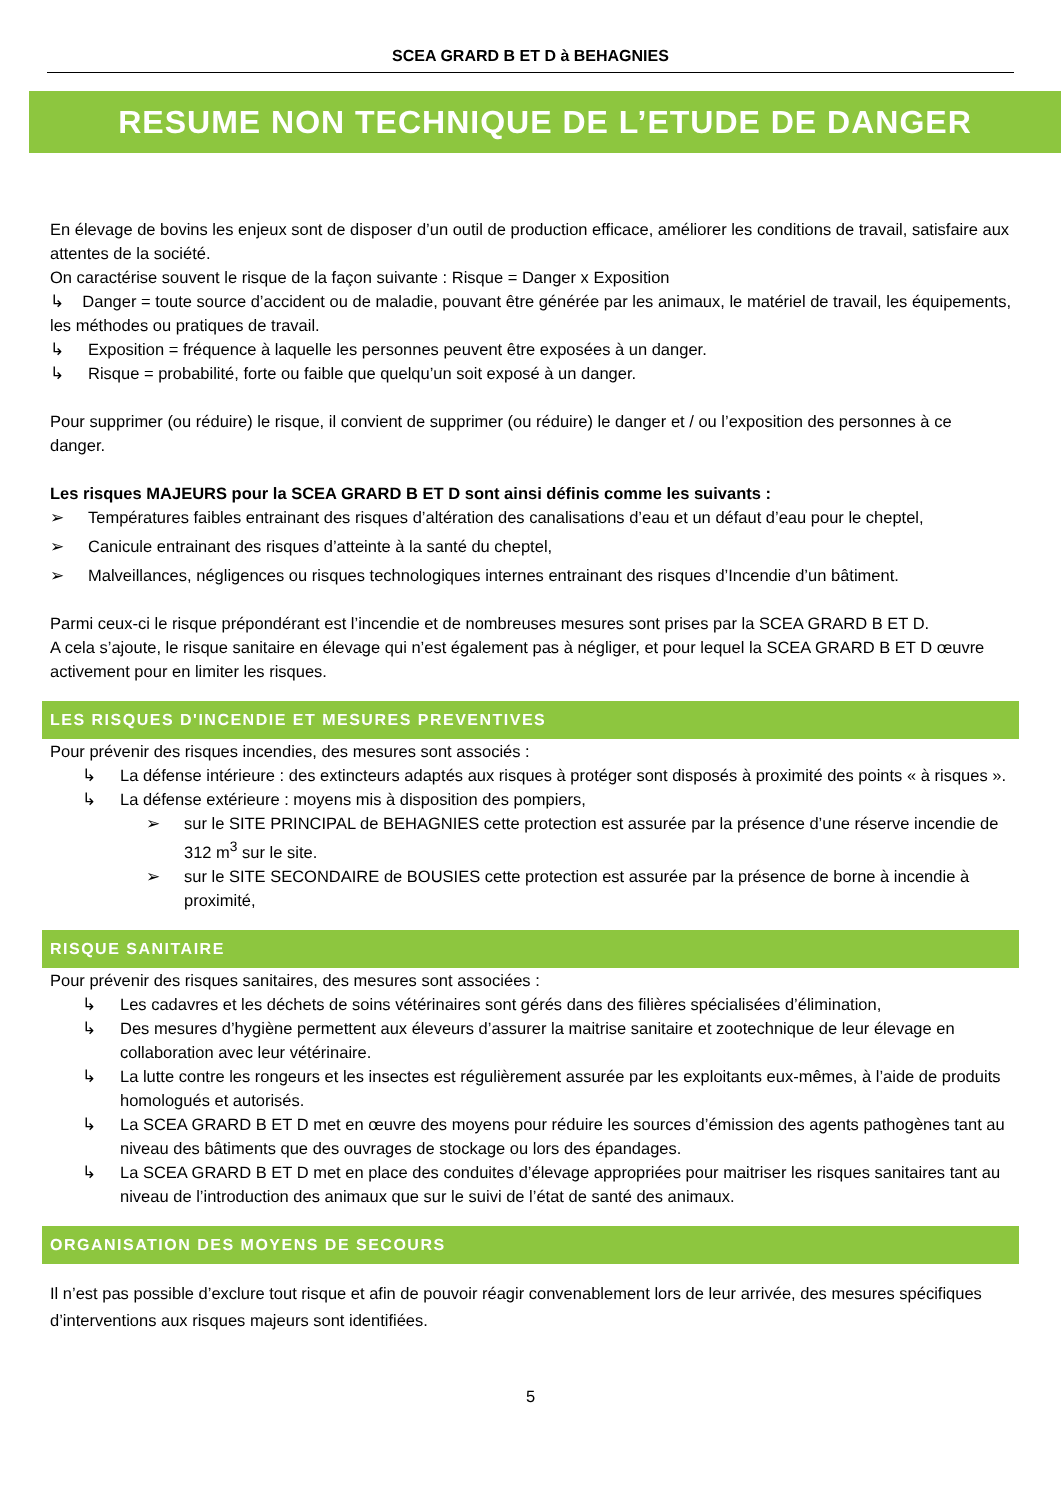SCEA GRARD B ET D à BEHAGNIES
RESUME NON TECHNIQUE DE L’ETUDE DE DANGER
En élevage de bovins les enjeux sont de disposer d’un outil de production efficace, améliorer les conditions de travail, satisfaire aux attentes de la société.
On caractérise souvent le risque de la façon suivante : Risque = Danger x Exposition
↳ Danger = toute source d’accident ou de maladie, pouvant être générée par les animaux, le matériel de travail, les équipements, les méthodes ou pratiques de travail.
↳ Exposition = fréquence à laquelle les personnes peuvent être exposées à un danger.
↳ Risque = probabilité, forte ou faible que quelqu’un soit exposé à un danger.
Pour supprimer (ou réduire) le risque, il convient de supprimer (ou réduire) le danger et / ou l’exposition des personnes à ce danger.
Les risques MAJEURS pour la SCEA GRARD B ET D sont ainsi définis comme les suivants :
➢ Températures faibles entrainant des risques d’altération des canalisations d’eau et un défaut d’eau pour le cheptel,
➢ Canicule entrainant des risques d’atteinte à la santé du cheptel,
➢ Malveillances, négligences ou risques technologiques internes entrainant des risques d’Incendie d’un bâtiment.
Parmi ceux-ci le risque prépondérant est l’incendie et de nombreuses mesures sont prises par la SCEA GRARD B ET D.
A cela s’ajoute, le risque sanitaire en élevage qui n’est également pas à négliger, et pour lequel la SCEA GRARD B ET D œuvre activement pour en limiter les risques.
LES RISQUES D'INCENDIE ET MESURES PREVENTIVES
Pour prévenir des risques incendies, des mesures sont associés :
↳ La défense intérieure : des extincteurs adaptés aux risques à protéger sont disposés à proximité des points « à risques ».
↳ La défense extérieure : moyens mis à disposition des pompiers,
➢ sur le SITE PRINCIPAL de BEHAGNIES cette protection est assurée par la présence d’une réserve incendie de 312 m<sup>3</sup> sur le site.
➢ sur le SITE SECONDAIRE de BOUSIES cette protection est assurée par la présence de borne à incendie à proximité,
RISQUE SANITAIRE
Pour prévenir des risques sanitaires, des mesures sont associées :
↳ Les cadavres et les déchets de soins vétérinaires sont gérés dans des filières spécialisées d’élimination,
↳ Des mesures d’hygiène permettent aux éleveurs d’assurer la maitrise sanitaire et zootechnique de leur élevage en collaboration avec leur vétérinaire.
↳ La lutte contre les rongeurs et les insectes est régulièrement assurée par les exploitants eux-mêmes, à l’aide de produits homologués et autorisés.
↳ La SCEA GRARD B ET D met en œuvre des moyens pour réduire les sources d’émission des agents pathogènes tant au niveau des bâtiments que des ouvrages de stockage ou lors des épandages.
↳ La SCEA GRARD B ET D met en place des conduites d’élevage appropriées pour maitriser les risques sanitaires tant au niveau de l’introduction des animaux que sur le suivi de l’état de santé des animaux.
ORGANISATION DES MOYENS DE SECOURS
Il n’est pas possible d’exclure tout risque et afin de pouvoir réagir convenablement lors de leur arrivée, des mesures spécifiques d’interventions aux risques majeurs sont identifiées.
5